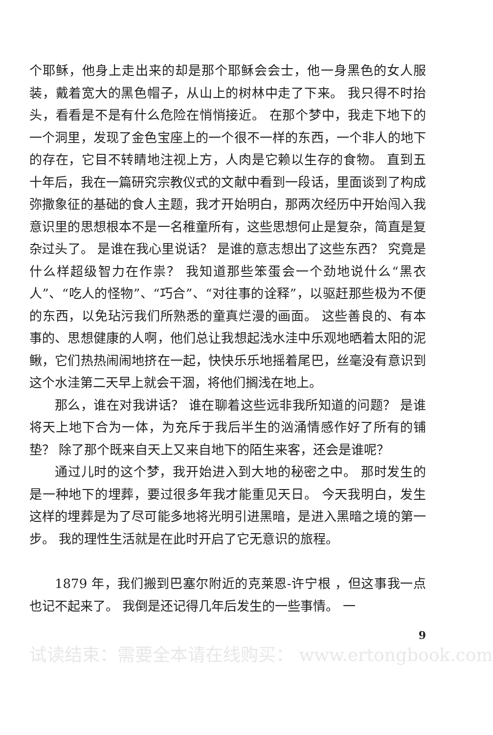个耶稣，他身上走出来的却是那个耶稣会会士，他一身黑色的女人服装，戴着宽大的黑色帽子，从山上的树林中走了下来。 我只得不时抬头，看看是不是有什么危险在悄悄接近。 在那个梦中，我走下地下的一个洞里，发现了金色宝座上的一个很不一样的东西，一个非人的地下的存在，它目不转睛地注视上方，人肉是它赖以生存的食物。 直到五十年后，我在一篇研究宗教仪式的文献中看到一段话，里面谈到了构成弥撒象征的基础的食人主题，我才开始明白，那两次经历中开始闯入我意识里的思想根本不是一名稚童所有，这些思想何止是复杂，简直是复杂过头了。 是谁在我心里说话？ 是谁的意志想出了这些东西？ 究竟是什么样超级智力在作祟？ 我知道那些笨蛋会一个劲地说什么“黑衣人”、“吃人的怪物”、“巧合”、“对往事的诠释”，以驱赶那些极为不便的东西，以免玷污我们所熟悉的童真烂漫的画面。 这些善良的、有本事的、思想健康的人啊，他们总让我想起浅水洼中乐观地晒着太阳的泥鳅，它们热热闹闹地挤在一起，快快乐乐地摇着尾巴，丝毫没有意识到这个水洼第二天早上就会干涸，将他们搁浅在地上。
那么，谁在对我讲话？ 谁在聊着这些远非我所知道的问题？ 是谁将天上地下合为一体，为充斥于我后半生的汹涌情感作好了所有的铺垫？ 除了那个既来自天上又来自地下的陌生来客，还会是谁呢？
通过儿时的这个梦，我开始进入到大地的秘密之中。 那时发生的是一种地下的埋葬，要过很多年我才能重见天日。 今天我明白，发生这样的埋葬是为了尽可能多地将光明引进黑暗，是进入黑暗之境的第一步。 我的理性生活就是在此时开启了它无意识的旅程。
1879 年，我们搬到巴塞尔附近的克莱恩-许宁根 ，但这事我一点也记不起来了。 我倒是还记得几年后发生的一些事情。 一
9
试读结束：需要全本请在线购买： www.ertongbook.com